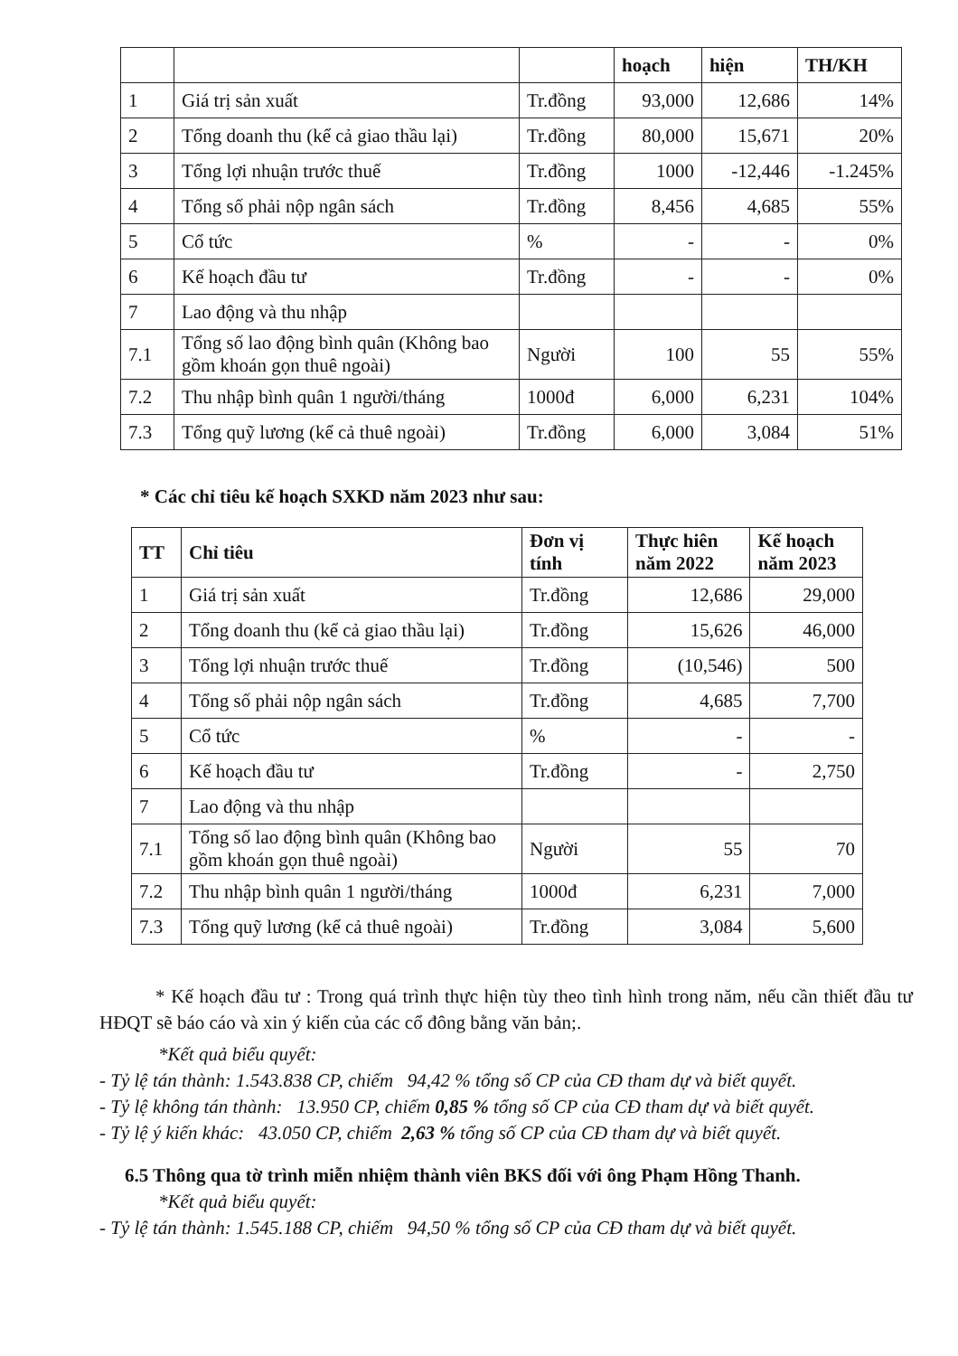| | | | hoạch | hiện | TH/KH |
| --- | --- | --- | --- | --- | --- |
| 1 | Giá trị sản xuất | Tr.đồng | 93,000 | 12,686 | 14% |
| 2 | Tổng doanh thu (kể cả giao thầu lại) | Tr.đồng | 80,000 | 15,671 | 20% |
| 3 | Tổng lợi nhuận trước thuế | Tr.đồng | 1000 | -12,446 | -1.245% |
| 4 | Tổng số phải nộp ngân sách | Tr.đồng | 8,456 | 4,685 | 55% |
| 5 | Cổ tức | % | - | - | 0% |
| 6 | Kế hoạch đầu tư | Tr.đồng | - | - | 0% |
| 7 | Lao động và thu nhập | | | | |
| 7.1 | Tổng số lao động bình quân (Không bao gồm khoán gọn thuê ngoài) | Người | 100 | 55 | 55% |
| 7.2 | Thu nhập bình quân 1 người/tháng | 1000đ | 6,000 | 6,231 | 104% |
| 7.3 | Tổng quỹ lương (kể cả thuê ngoài) | Tr.đồng | 6,000 | 3,084 | 51% |
* Các chỉ tiêu kế hoạch SXKD năm 2023 như sau:
| TT | Chỉ tiêu | Đơn vị tính | Thực hiên năm 2022 | Kế hoạch năm 2023 |
| --- | --- | --- | --- | --- |
| 1 | Giá trị sản xuất | Tr.đồng | 12,686 | 29,000 |
| 2 | Tổng doanh thu (kể cả giao thầu lại) | Tr.đồng | 15,626 | 46,000 |
| 3 | Tổng lợi nhuận trước thuế | Tr.đồng | (10,546) | 500 |
| 4 | Tổng số phải nộp ngân sách | Tr.đồng | 4,685 | 7,700 |
| 5 | Cổ tức | % | - | - |
| 6 | Kế hoạch đầu tư | Tr.đồng | - | 2,750 |
| 7 | Lao động và thu nhập | | | |
| 7.1 | Tổng số lao động bình quân (Không bao gồm khoán gọn thuê ngoài) | Người | 55 | 70 |
| 7.2 | Thu nhập bình quân 1 người/tháng | 1000đ | 6,231 | 7,000 |
| 7.3 | Tổng quỹ lương (kể cả thuê ngoài) | Tr.đồng | 3,084 | 5,600 |
* Kế hoạch đầu tư : Trong quá trình thực hiện tùy theo tình hình trong năm, nếu cần thiết đầu tư HĐQT sẽ báo cáo và xin ý kiến của các cổ đông bằng văn bản;.
*Kết quả biểu quyết:
- Tỷ lệ tán thành: 1.543.838 CP, chiếm 94,42 % tổng số CP của CĐ tham dự và biết quyết.
- Tỷ lệ không tán thành: 13.950 CP, chiếm 0,85 % tổng số CP của CĐ tham dự và biết quyết.
- Tỷ lệ ý kiến khác: 43.050 CP, chiếm 2,63 % tổng số CP của CĐ tham dự và biết quyết.
6.5 Thông qua tờ trình miễn nhiệm thành viên BKS đối với ông Phạm Hồng Thanh.
*Kết quả biểu quyết:
- Tỷ lệ tán thành: 1.545.188 CP, chiếm 94,50 % tổng số CP của CĐ tham dự và biết quyết.